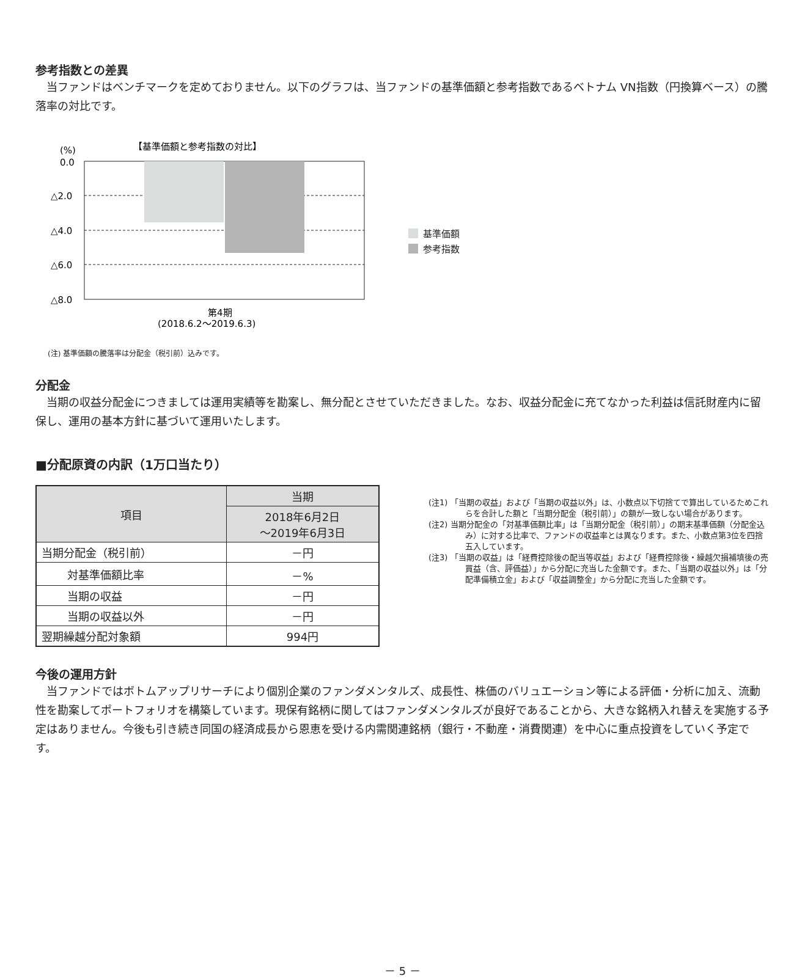参考指数との差異
当ファンドはベンチマークを定めておりません。以下のグラフは、当ファンドの基準価額と参考指数であるベトナム VN指数（円換算ベース）の騰落率の対比です。
(%)
【基準価額と参考指数の対比】
0.0
△2.0
△4.0
△6.0
△8.0
第4期
(2018.6.2～2019.6.3)
基準価額
参考指数
(注) 基準価額の騰落率は分配金（税引前）込みです。
分配金
当期の収益分配金につきましては運用実績等を勘案し、無分配とさせていただきました。なお、収益分配金に充てなかった利益は信託財産内に留保し、運用の基本方針に基づいて運用いたします。
■分配原資の内訳（1万口当たり）
| 項目 | 当期 |
| --- | --- |
| | 2018年6月2日 ～2019年6月3日 |
| 当期分配金（税引前） | －円 |
| 対基準価額比率 | －% |
| 当期の収益 | －円 |
| 当期の収益以外 | －円 |
| 翌期繰越分配対象額 | 994円 |
(注1) 「当期の収益」および「当期の収益以外」は、小数点以下切捨てで算出しているためこれらを合計した額と「当期分配金（税引前）」の額が一致しない場合があります。
(注2) 当期分配金の「対基準価額比率」は「当期分配金（税引前）」の期末基準価額（分配金込み）に対する比率で、ファンドの収益率とは異なります。また、小数点第3位を四捨五入しています。
(注3) 「当期の収益」は「経費控除後の配当等収益」および「経費控除後・繰越欠損補填後の売買益（含、評価益）」から分配に充当した金額です。また、「当期の収益以外」は「分配準備積立金」および「収益調整金」から分配に充当した金額です。
今後の運用方針
当ファンドではボトムアップリサーチにより個別企業のファンダメンタルズ、成長性、株価のバリュエーション等による評価・分析に加え、流動性を勘案してポートフォリオを構築しています。現保有銘柄に関してはファンダメンタルズが良好であることから、大きな銘柄入れ替えを実施する予定はありません。今後も引き続き同国の経済成長から恩恵を受ける内需関連銘柄（銀行・不動産・消費関連）を中心に重点投資をしていく予定です。
－ 5 －